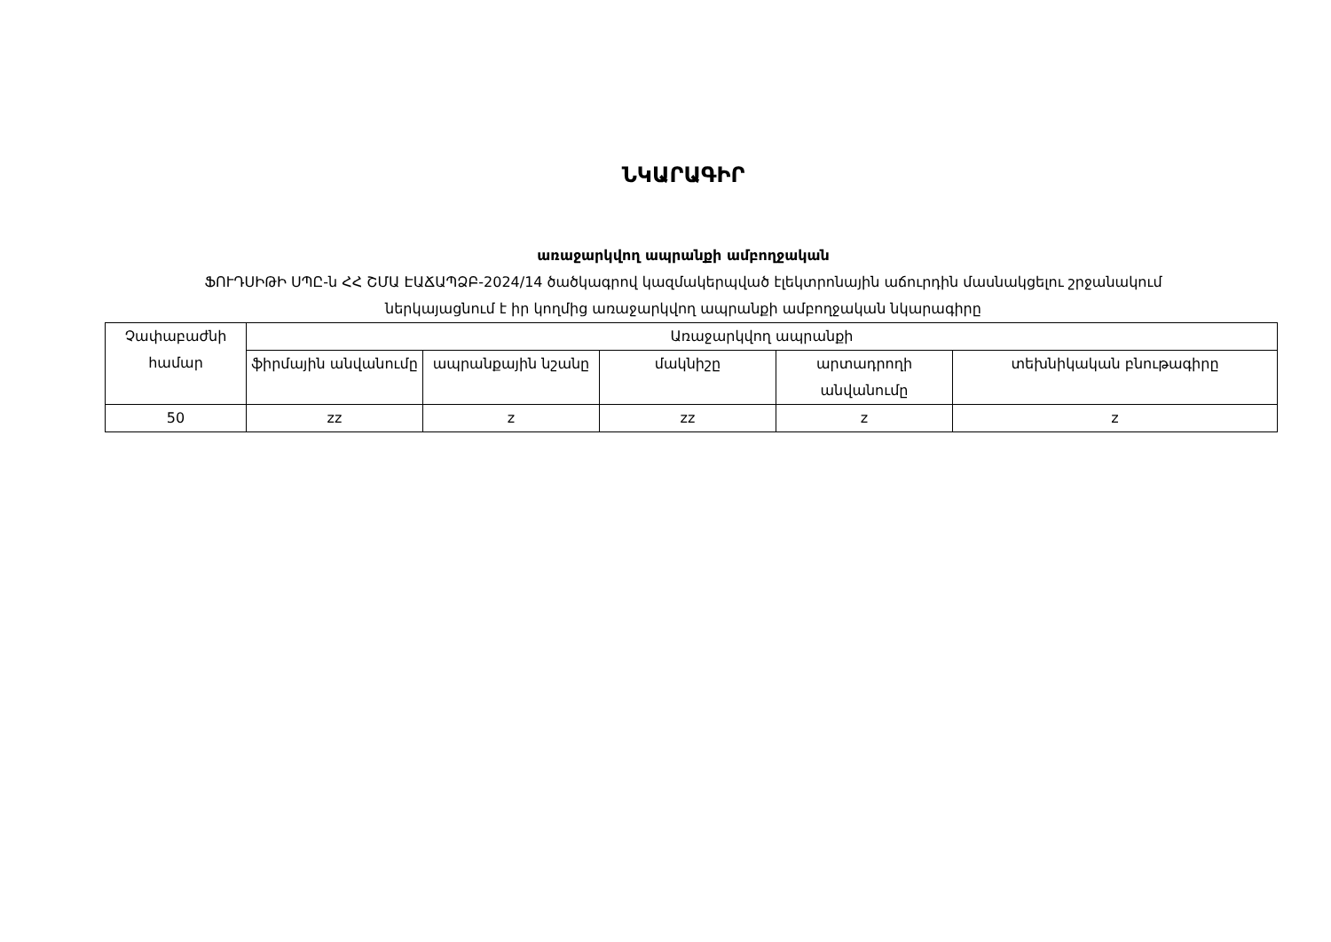ՆԿԱՐԱԳԻՐ
առաջարկվող ապրանքի ամբողջական
ՖՈՒԴՍԻԹԻ ՍՊԸ-ն ՀՀ ՇՄԱ ԷԱՃԱՊՁԲ-2024/14 ծածկագրով կազմակերպված էլեկտրոնային աճուրդին մասնակցելու շրջանակում
ներկայացնում է իր կողմից առաջարկվող ապրանքի ամբողջական նկարագիրը
| Չափաբաժնի համար | Առաջարկվող ապրանքի | | | | |
| --- | --- | --- | --- | --- | --- |
| | ֆիրմային անվանումը | ապրանքային նշանը | մակնիշը | արտադրողի անվանումը | տեխնիկական բնութագիրը |
| 50 | zz | z | zz | z | z |